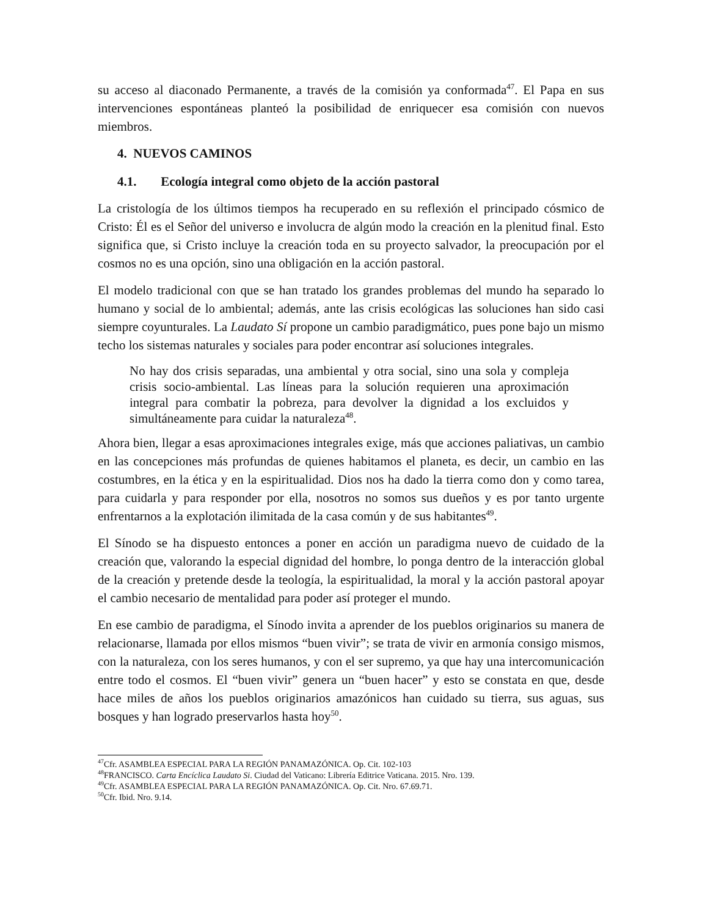su acceso al diaconado Permanente, a través de la comisión ya conformada<sup>47</sup>. El Papa en sus intervenciones espontáneas planteó la posibilidad de enriquecer esa comisión con nuevos miembros.
4. NUEVOS CAMINOS
4.1. Ecología integral como objeto de la acción pastoral
La cristología de los últimos tiempos ha recuperado en su reflexión el principado cósmico de Cristo: Él es el Señor del universo e involucra de algún modo la creación en la plenitud final. Esto significa que, si Cristo incluye la creación toda en su proyecto salvador, la preocupación por el cosmos no es una opción, sino una obligación en la acción pastoral.
El modelo tradicional con que se han tratado los grandes problemas del mundo ha separado lo humano y social de lo ambiental; además, ante las crisis ecológicas las soluciones han sido casi siempre coyunturales. La Laudato Sí propone un cambio paradigmático, pues pone bajo un mismo techo los sistemas naturales y sociales para poder encontrar así soluciones integrales.
No hay dos crisis separadas, una ambiental y otra social, sino una sola y compleja crisis socio-ambiental. Las líneas para la solución requieren una aproximación integral para combatir la pobreza, para devolver la dignidad a los excluidos y simultáneamente para cuidar la naturaleza<sup>48</sup>.
Ahora bien, llegar a esas aproximaciones integrales exige, más que acciones paliativas, un cambio en las concepciones más profundas de quienes habitamos el planeta, es decir, un cambio en las costumbres, en la ética y en la espiritualidad. Dios nos ha dado la tierra como don y como tarea, para cuidarla y para responder por ella, nosotros no somos sus dueños y es por tanto urgente enfrentarnos a la explotación ilimitada de la casa común y de sus habitantes<sup>49</sup>.
El Sínodo se ha dispuesto entonces a poner en acción un paradigma nuevo de cuidado de la creación que, valorando la especial dignidad del hombre, lo ponga dentro de la interacción global de la creación y pretende desde la teología, la espiritualidad, la moral y la acción pastoral apoyar el cambio necesario de mentalidad para poder así proteger el mundo.
En ese cambio de paradigma, el Sínodo invita a aprender de los pueblos originarios su manera de relacionarse, llamada por ellos mismos “buen vivir”; se trata de vivir en armonía consigo mismos, con la naturaleza, con los seres humanos, y con el ser supremo, ya que hay una intercomunicación entre todo el cosmos. El “buen vivir” genera un “buen hacer” y esto se constata en que, desde hace miles de años los pueblos originarios amazónicos han cuidado su tierra, sus aguas, sus bosques y han logrado preservarlos hasta hoy<sup>50</sup>.
<sup>47</sup> Cfr. ASAMBLEA ESPECIAL PARA LA REGIÓN PANAMAZÓNICA. Op. Cit. 102-103
<sup>48</sup>FRANCISCO. Carta Encíclica Laudato Si. Ciudad del Vaticano: Librería Editrice Vaticana. 2015. Nro. 139.
<sup>49</sup> Cfr. ASAMBLEA ESPECIAL PARA LA REGIÓN PANAMAZÓNICA. Op. Cit. Nro. 67.69.71.
<sup>50</sup> Cfr. Ibid. Nro. 9.14.